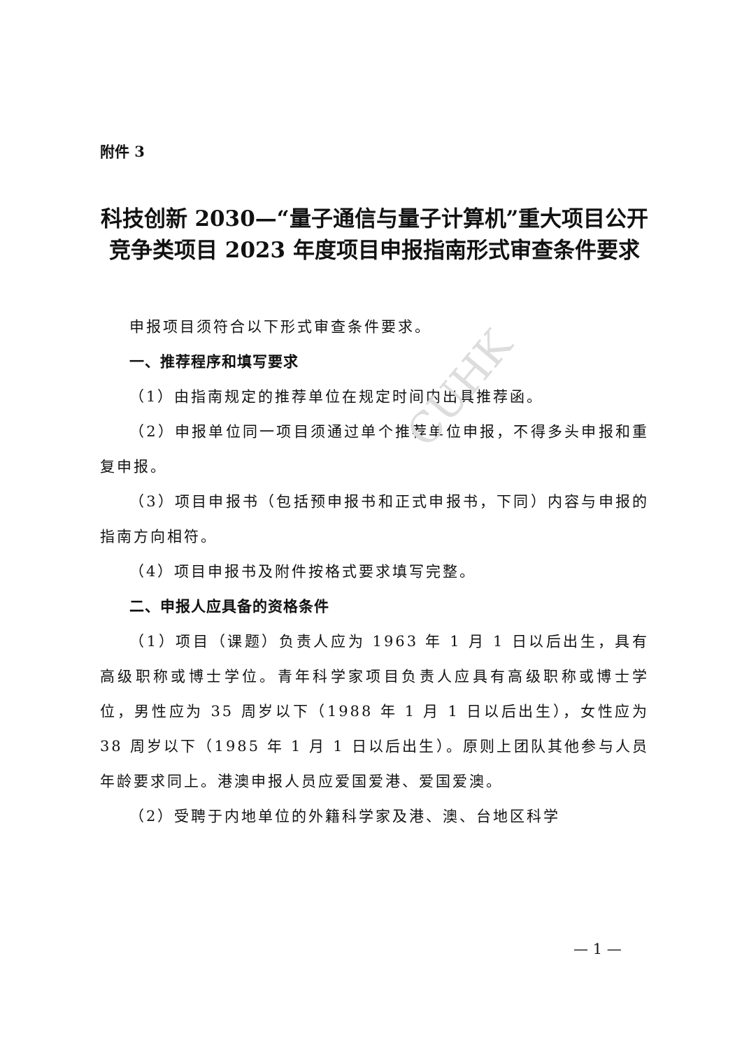CUHK
附件 3
科技创新 2030—“量子通信与量子计算机”重大项目公开竞争类项目 2023 年度项目申报指南形式审查条件要求
申报项目须符合以下形式审查条件要求。
一、推荐程序和填写要求
（1）由指南规定的推荐单位在规定时间内出具推荐函。
（2）申报单位同一项目须通过单个推荐单位申报，不得多头申报和重复申报。
（3）项目申报书（包括预申报书和正式申报书，下同）内容与申报的指南方向相符。
（4）项目申报书及附件按格式要求填写完整。
二、申报人应具备的资格条件
（1）项目（课题）负责人应为 1963 年 1 月 1 日以后出生，具有高级职称或博士学位。青年科学家项目负责人应具有高级职称或博士学位，男性应为 35 周岁以下（1988 年 1 月 1 日以后出生），女性应为 38 周岁以下（1985 年 1 月 1 日以后出生）。原则上团队其他参与人员年龄要求同上。港澳申报人员应爱国爱港、爱国爱澳。
（2）受聘于内地单位的外籍科学家及港、澳、台地区科学
— 1 —